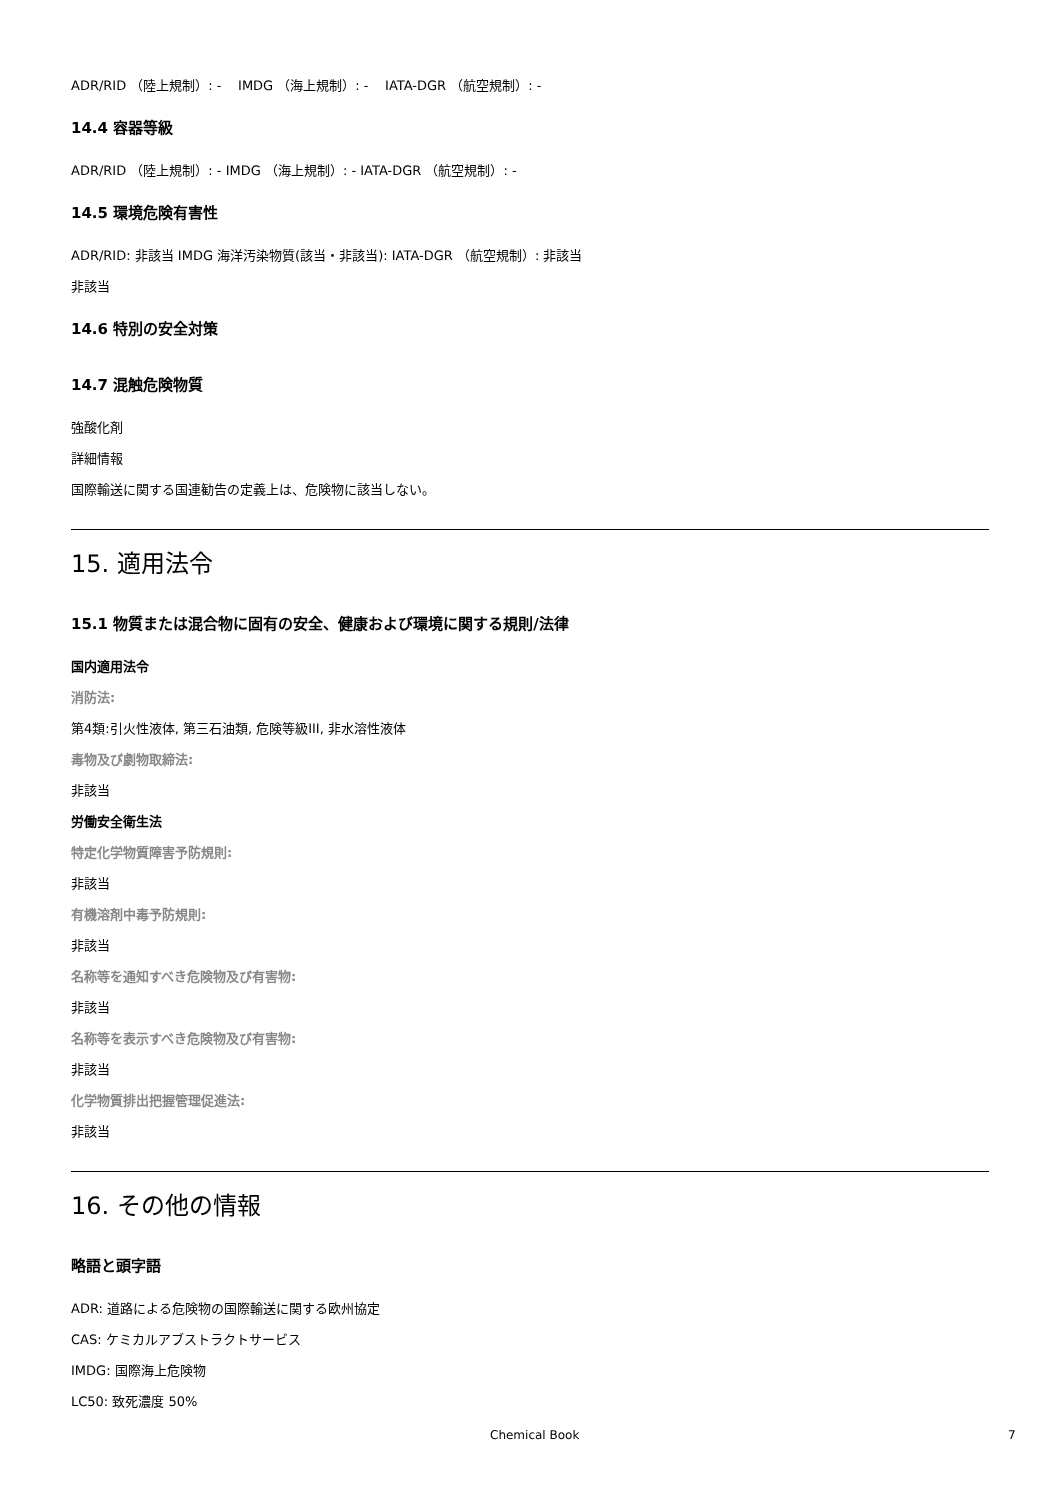ADR/RID （陸上規制）: - IMDG （海上規制）: - IATA-DGR （航空規制）: -
14.4 容器等級
ADR/RID （陸上規制）: - IMDG （海上規制）: - IATA-DGR （航空規制）: -
14.5 環境危険有害性
ADR/RID: 非該当 IMDG 海洋汚染物質(該当・非該当): IATA-DGR （航空規制）: 非該当
非該当
14.6 特別の安全対策
14.7 混触危険物質
強酸化剤
詳細情報
国際輸送に関する国連勧告の定義上は、危険物に該当しない。
15. 適用法令
15.1 物質または混合物に固有の安全、健康および環境に関する規則/法律
国内適用法令
消防法:
第4類:引火性液体, 第三石油類, 危険等級III, 非水溶性液体
毒物及び劇物取締法:
非該当
労働安全衛生法
特定化学物質障害予防規則:
非該当
有機溶剤中毒予防規則:
非該当
名称等を通知すべき危険物及び有害物:
非該当
名称等を表示すべき危険物及び有害物:
非該当
化学物質排出把握管理促進法:
非該当
16. その他の情報
略語と頭字語
ADR: 道路による危険物の国際輸送に関する欧州協定
CAS: ケミカルアブストラクトサービス
IMDG: 国際海上危険物
LC50: 致死濃度 50%
Chemical Book 7